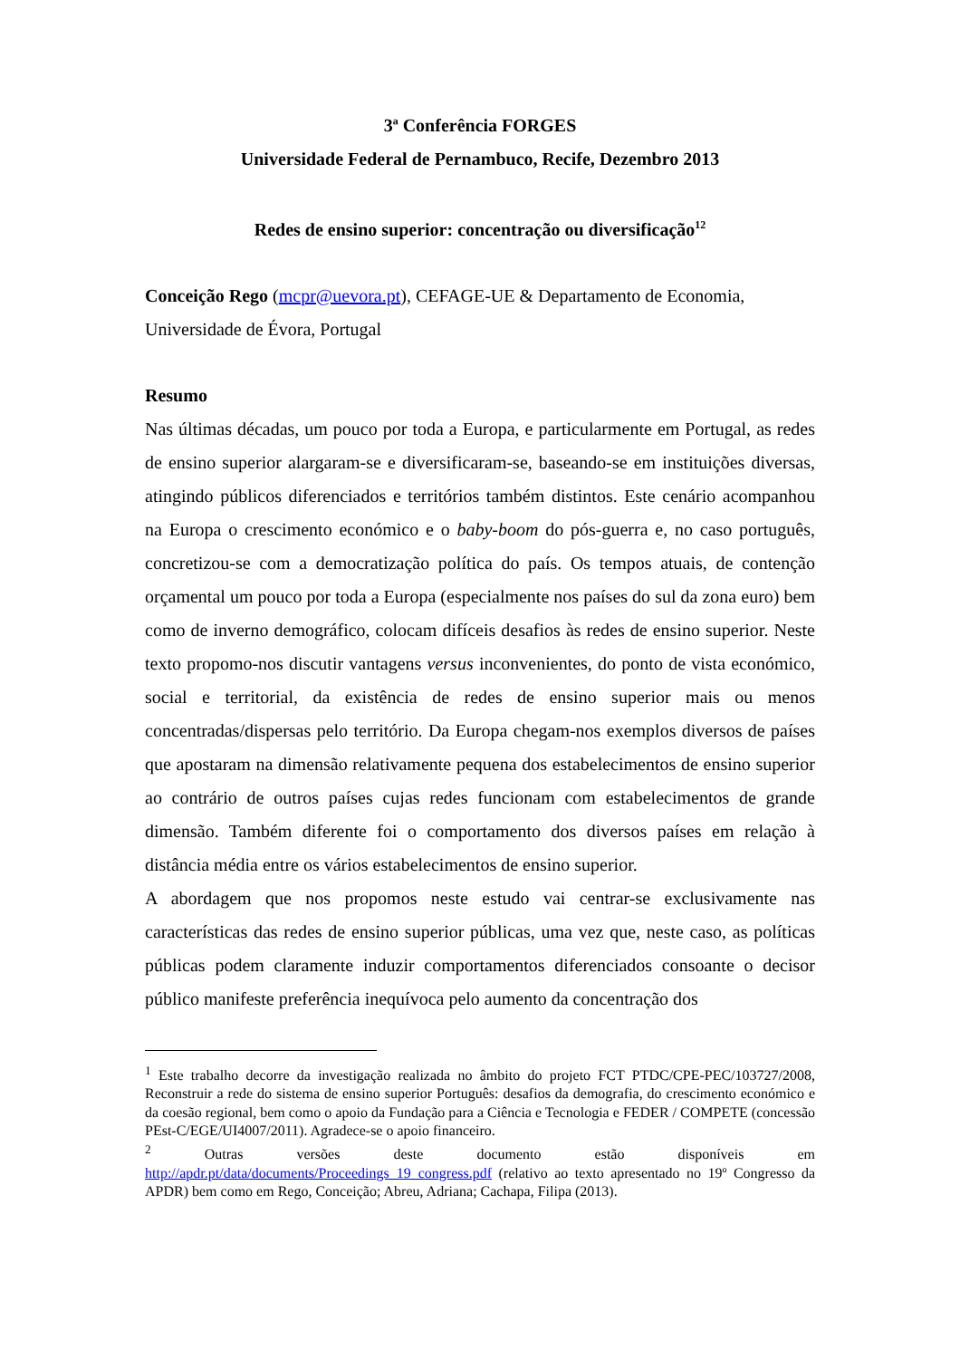3ª Conferência FORGES
Universidade Federal de Pernambuco, Recife, Dezembro 2013
Redes de ensino superior: concentração ou diversificação<sup>12</sup>
Conceição Rego (mcpr@uevora.pt), CEFAGE-UE & Departamento de Economia, Universidade de Évora, Portugal
Resumo
Nas últimas décadas, um pouco por toda a Europa, e particularmente em Portugal, as redes de ensino superior alargaram-se e diversificaram-se, baseando-se em instituições diversas, atingindo públicos diferenciados e territórios também distintos. Este cenário acompanhou na Europa o crescimento económico e o baby-boom do pós-guerra e, no caso português, concretizou-se com a democratização política do país. Os tempos atuais, de contenção orçamental um pouco por toda a Europa (especialmente nos países do sul da zona euro) bem como de inverno demográfico, colocam difíceis desafios às redes de ensino superior. Neste texto propomo-nos discutir vantagens versus inconvenientes, do ponto de vista económico, social e territorial, da existência de redes de ensino superior mais ou menos concentradas/dispersas pelo território. Da Europa chegam-nos exemplos diversos de países que apostaram na dimensão relativamente pequena dos estabelecimentos de ensino superior ao contrário de outros países cujas redes funcionam com estabelecimentos de grande dimensão. Também diferente foi o comportamento dos diversos países em relação à distância média entre os vários estabelecimentos de ensino superior.
A abordagem que nos propomos neste estudo vai centrar-se exclusivamente nas características das redes de ensino superior públicas, uma vez que, neste caso, as políticas públicas podem claramente induzir comportamentos diferenciados consoante o decisor público manifeste preferência inequívoca pelo aumento da concentração dos
<sup>1</sup> Este trabalho decorre da investigação realizada no âmbito do projeto FCT PTDC/CPE-PEC/103727/2008, Reconstruir a rede do sistema de ensino superior Português: desafios da demografia, do crescimento económico e da coesão regional, bem como o apoio da Fundação para a Ciência e Tecnologia e FEDER / COMPETE (concessão PEst-C/EGE/UI4007/2011). Agradece-se o apoio financeiro.
<sup>2</sup> Outras versões deste documento estão disponíveis em http://apdr.pt/data/documents/Proceedings_19_congress.pdf (relativo ao texto apresentado no 19º Congresso da APDR) bem como em Rego, Conceição; Abreu, Adriana; Cachapa, Filipa (2013).